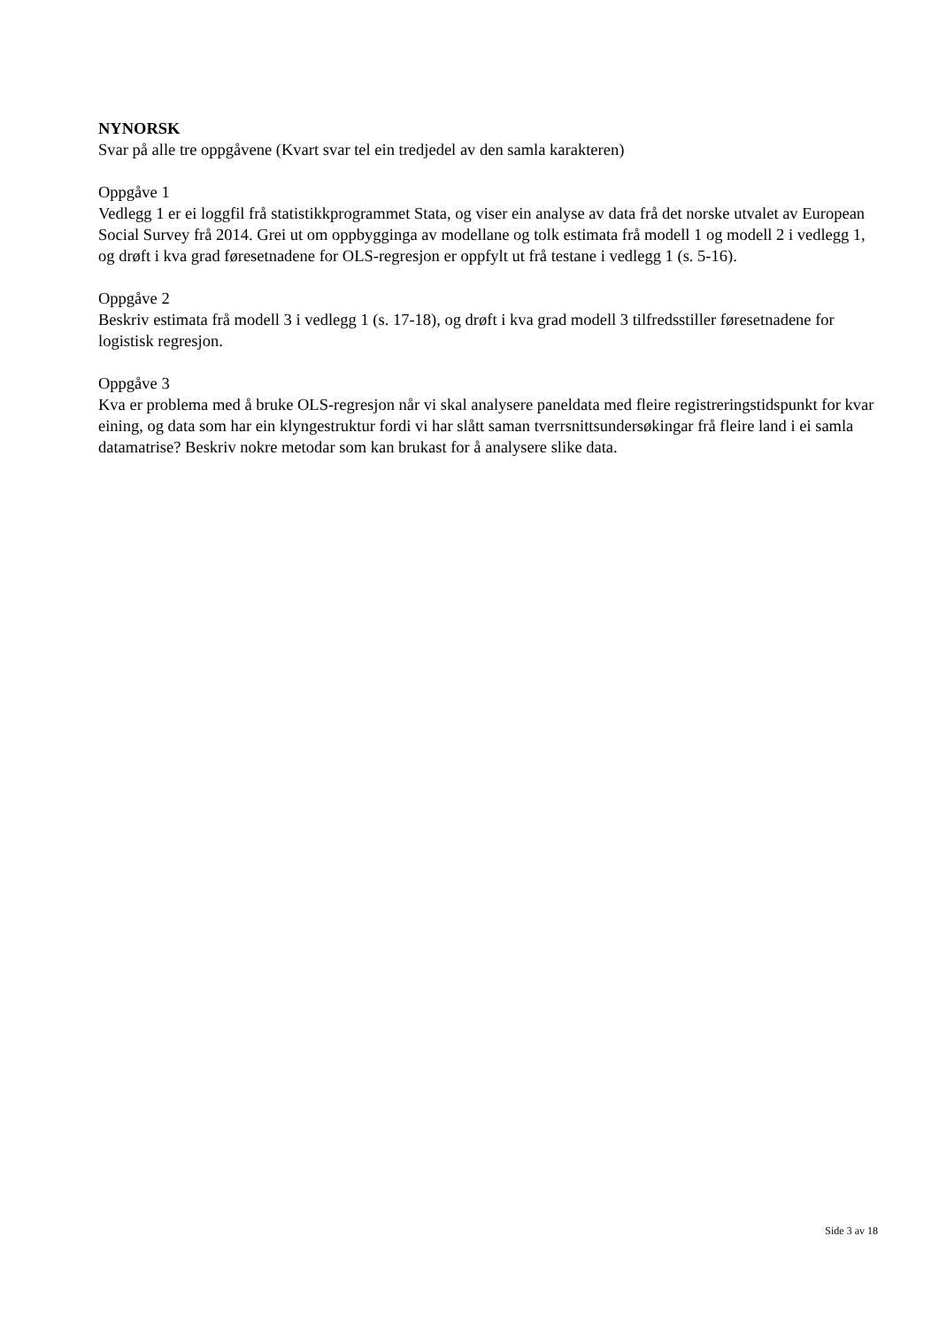NYNORSK
Svar på alle tre oppgåvene (Kvart svar tel ein tredjedel av den samla karakteren)
Oppgåve 1
Vedlegg 1 er ei loggfil frå statistikkprogrammet Stata, og viser ein analyse av data frå det norske utvalet av European Social Survey frå 2014. Grei ut om oppbygginga av modellane og tolk estimata frå modell 1 og modell 2 i vedlegg 1, og drøft i kva grad føresetnadene for OLS-regresjon er oppfylt ut frå testane i vedlegg 1 (s. 5-16).
Oppgåve 2
Beskriv estimata frå modell 3 i vedlegg 1 (s. 17-18), og drøft i kva grad modell 3 tilfredsstiller føresetnadene for logistisk regresjon.
Oppgåve 3
Kva er problema med å bruke OLS-regresjon når vi skal analysere paneldata med fleire registreringstidspunkt for kvar eining, og data som har ein klyngestruktur fordi vi har slått saman tverrsnittsundersøkingar frå fleire land i ei samla datamatrise? Beskriv nokre metodar som kan brukast for å analysere slike data.
Side 3 av 18